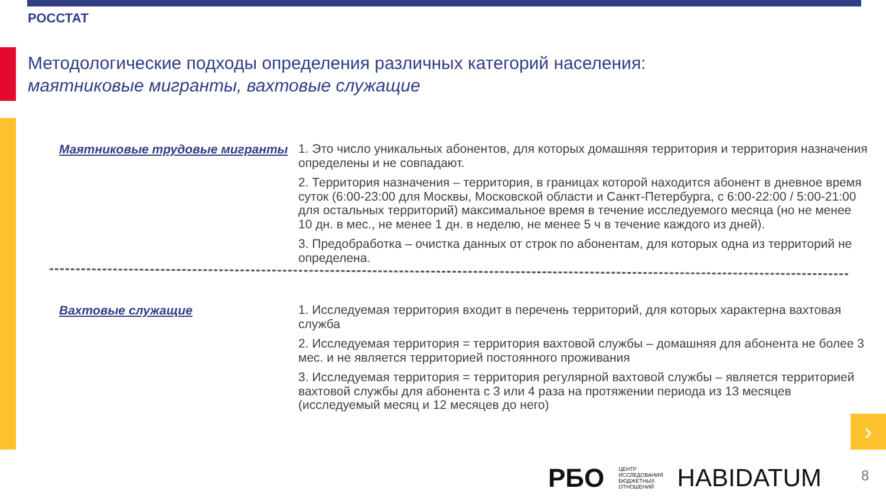РОССТАТ
Методологические подходы определения различных категорий населения:
маятниковые мигранты, вахтовые служащие
Маятниковые трудовые мигранты
1. Это число уникальных абонентов, для которых домашняя территория и территория назначения определены и не совпадают.
2. Территория назначения – территория, в границах которой находится абонент в дневное время суток (6:00-23:00 для Москвы, Московской области и Санкт-Петербурга, с 6:00-22:00 / 5:00-21:00 для остальных территорий) максимальное время в течение исследуемого месяца (но не менее 10 дн. в мес., не менее 1 дн. в неделю, не менее 5 ч в течение каждого из дней).
3. Предобработка – очистка данных от строк по абонентам, для которых одна из территорий не определена.
Вахтовые служащие
1. Исследуемая территория входит в перечень территорий, для которых характерна вахтовая служба
2. Исследуемая территория = территория вахтовой службы – домашняя для абонента не более 3 мес. и не является территорией постоянного проживания
3. Исследуемая территория = территория регулярной вахтовой службы – является территорией вахтовой службы для абонента с 3 или 4 раза на протяжении периода из 13 месяцев (исследуемый месяц и 12 месяцев до него)
›
РБО ЦЕНТР
ИССЛЕДОВАНИЯ
БЮДЖЕТНЫХ
ОТНОШЕНИЙ HABIDATUM
8